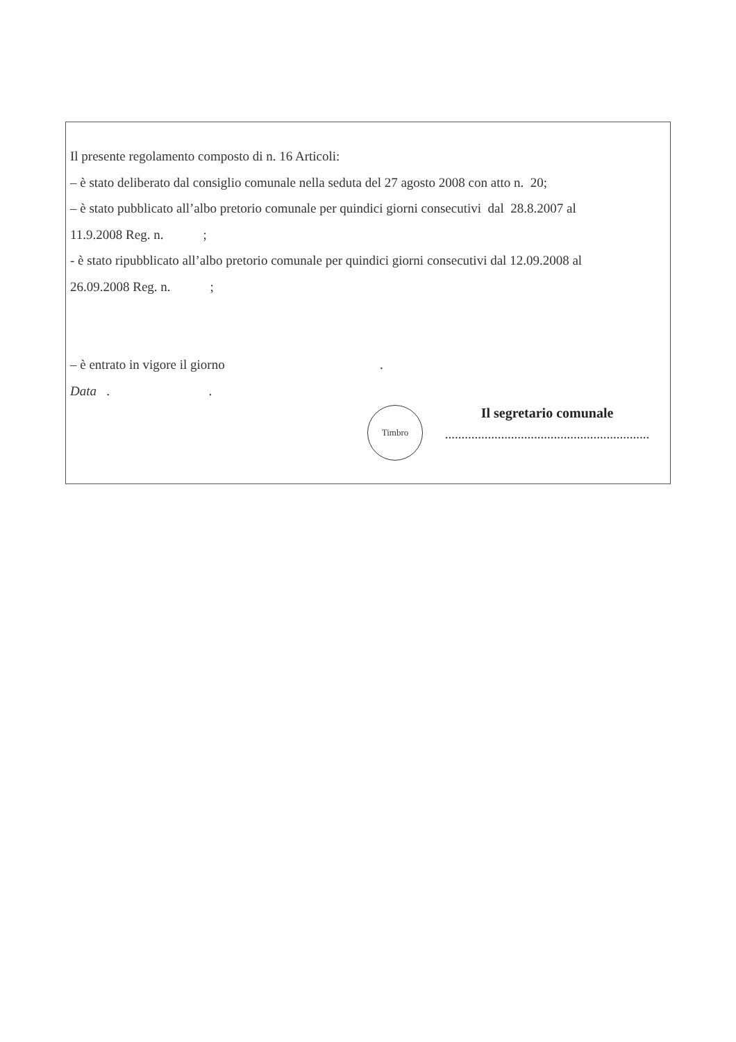Il presente regolamento composto di n. 16 Articoli:
– è stato deliberato dal consiglio comunale nella seduta del 27 agosto 2008 con atto n. 20;
– è stato pubblicato all’albo pretorio comunale per quindici giorni consecutivi dal 28.8.2007 al
11.9.2008 Reg. n. ;
- è stato ripubblicato all’albo pretorio comunale per quindici giorni consecutivi dal 12.09.2008 al
26.09.2008 Reg. n. ;
– è entrato in vigore il giorno .
Data . .
Timbro
Il segretario comunale
..............................................................